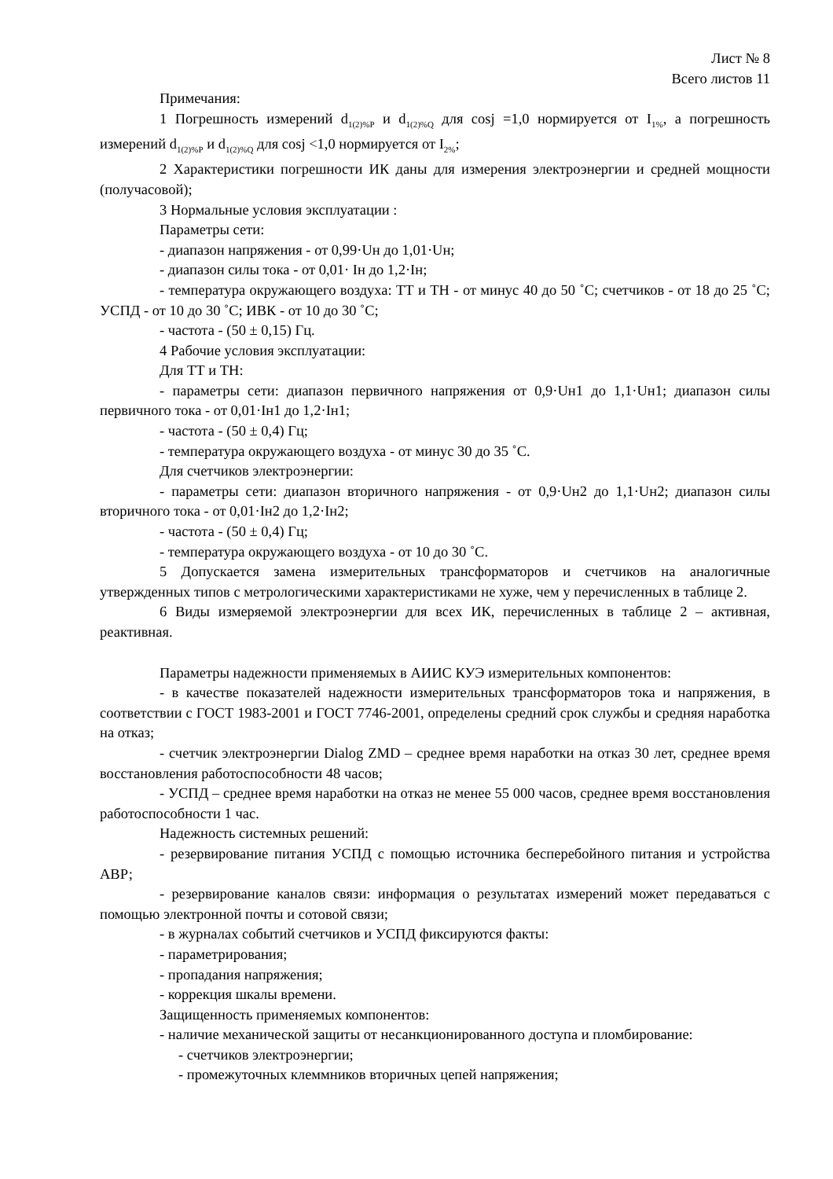Лист № 8
Всего листов 11
Примечания:
1 Погрешность измерений d<sub>1(2)%P</sub> и d<sub>1(2)%Q</sub> для cosj =1,0 нормируется от I<sub>1%</sub>, а погрешность измерений d<sub>1(2)%P</sub> и d<sub>1(2)%Q</sub> для cosj <1,0 нормируется от I<sub>2%</sub>;
2 Характеристики погрешности ИК даны для измерения электроэнергии и средней мощности (получасовой);
3 Нормальные условия эксплуатации :
Параметры сети:
- диапазон напряжения - от 0,99·Uн до 1,01·Uн;
- диапазон силы тока - от 0,01· Iн до 1,2·Iн;
- температура окружающего воздуха: ТТ и ТН - от минус 40 до 50 ˚С; счетчиков - от 18 до 25 ˚С; УСПД - от 10 до 30 ˚С; ИВК - от 10 до 30 ˚С;
- частота - (50 ± 0,15) Гц.
4 Рабочие условия эксплуатации:
Для ТТ и ТН:
- параметры сети: диапазон первичного напряжения от 0,9·Uн1 до 1,1·Uн1; диапазон силы первичного тока - от 0,01·Iн1 до 1,2·Iн1;
- частота - (50 ± 0,4) Гц;
- температура окружающего воздуха - от минус 30 до 35 ˚С.
Для счетчиков электроэнергии:
- параметры сети: диапазон вторичного напряжения - от 0,9·Uн2 до 1,1·Uн2; диапазон силы вторичного тока - от 0,01·Iн2 до 1,2·Iн2;
- частота - (50 ± 0,4) Гц;
- температура окружающего воздуха - от 10 до 30 ˚С.
5 Допускается замена измерительных трансформаторов и счетчиков на аналогичные утвержденных типов с метрологическими характеристиками не хуже, чем у перечисленных в таблице 2.
6 Виды измеряемой электроэнергии для всех ИК, перечисленных в таблице 2 – активная, реактивная.
Параметры надежности применяемых в АИИС КУЭ измерительных компонентов:
- в качестве показателей надежности измерительных трансформаторов тока и напряжения, в соответствии с ГОСТ 1983-2001 и ГОСТ 7746-2001, определены средний срок службы и средняя наработка на отказ;
- счетчик электроэнергии Dialog ZMD – среднее время наработки на отказ 30 лет, среднее время восстановления работоспособности 48 часов;
- УСПД – среднее время наработки на отказ не менее 55 000 часов, среднее время восстановления работоспособности 1 час.
Надежность системных решений:
- резервирование питания УСПД с помощью источника бесперебойного питания и устройства АВР;
- резервирование каналов связи: информация о результатах измерений может передаваться с помощью электронной почты и сотовой связи;
- в журналах событий счетчиков и УСПД фиксируются факты:
- параметрирования;
- пропадания напряжения;
- коррекция шкалы времени.
Защищенность применяемых компонентов:
- наличие механической защиты от несанкционированного доступа и пломбирование:
- счетчиков электроэнергии;
- промежуточных клеммников вторичных цепей напряжения;